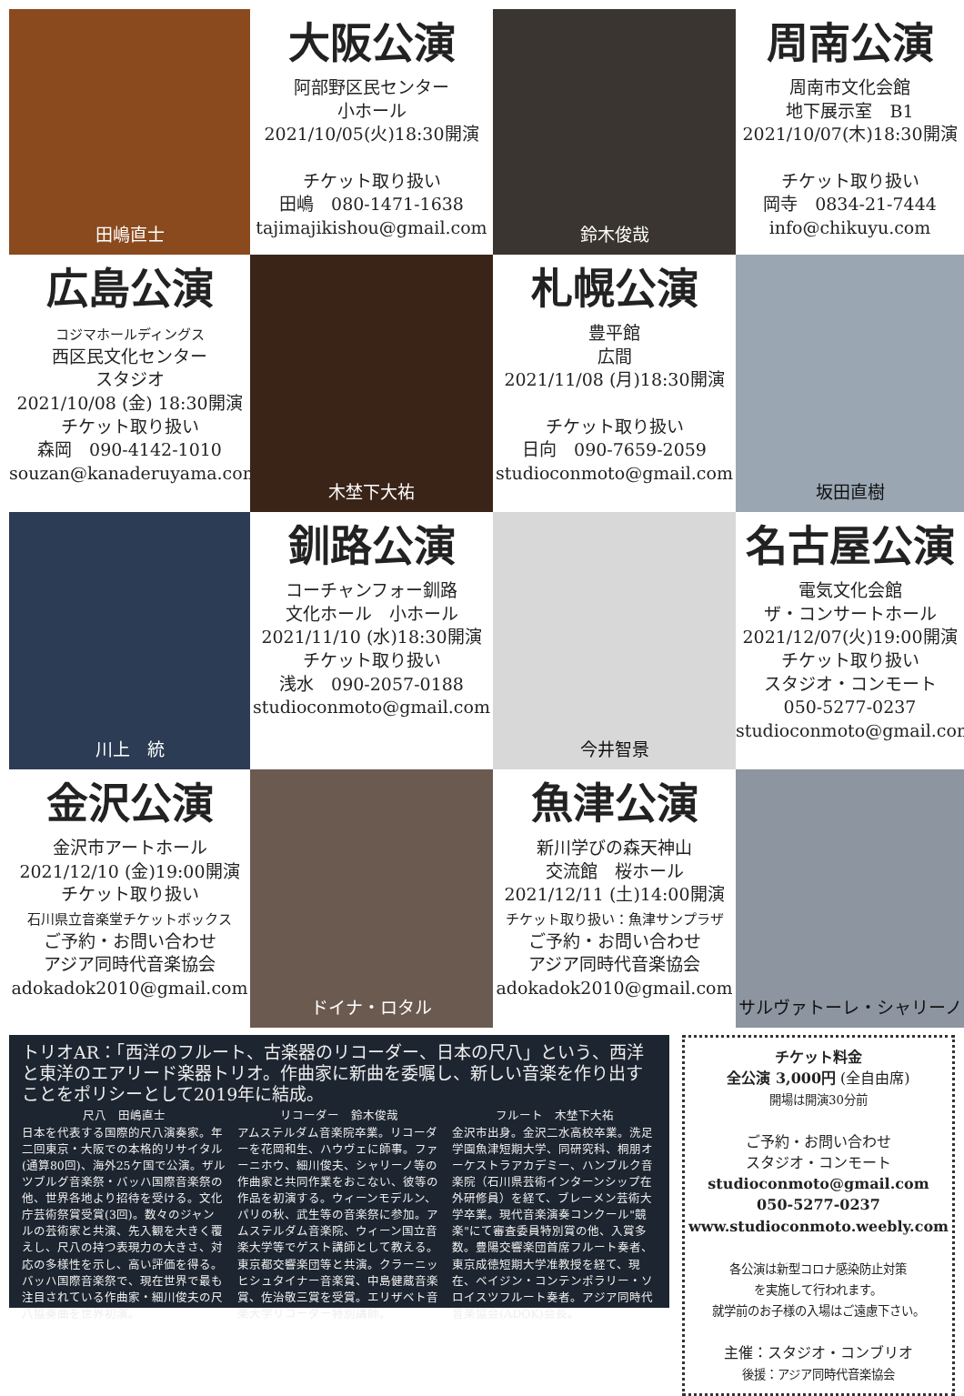田嶋直士
大阪公演
阿部野区民センター
小ホール
2021/10/05(火)18:30開演
チケット取り扱い
田嶋　080-1471-1638
tajimajikishou@gmail.com
鈴木俊哉
周南公演
周南市文化会館
地下展示室　B1
2021/10/07(木)18:30開演
チケット取り扱い
岡寺　0834-21-7444
info@chikuyu.com
広島公演
コジマホールディングス
西区民文化センター
スタジオ
2021/10/08 (金) 18:30開演
チケット取り扱い
森岡　090-4142-1010
souzan@kanaderuyama.com
木埜下大祐
札幌公演
豊平館
広間
2021/11/08 (月)18:30開演
チケット取り扱い
日向　090-7659-2059
studioconmoto@gmail.com
坂田直樹
川上　統
釧路公演
コーチャンフォー釧路
文化ホール　小ホール
2021/11/10 (水)18:30開演
チケット取り扱い
浅水　090-2057-0188
studioconmoto@gmail.com
今井智景
名古屋公演
電気文化会館
ザ・コンサートホール
2021/12/07(火)19:00開演
チケット取り扱い
スタジオ・コンモート
050-5277-0237
studioconmoto@gmail.com
金沢公演
金沢市アートホール
2021/12/10 (金)19:00開演
チケット取り扱い
石川県立音楽堂チケットボックス
ご予約・お問い合わせ
アジア同時代音楽協会
adokadok2010@gmail.com
ドイナ・ロタル
魚津公演
新川学びの森天神山
交流館　桜ホール
2021/12/11 (土)14:00開演
チケット取り扱い：魚津サンプラザ
ご予約・お問い合わせ
アジア同時代音楽協会
adokadok2010@gmail.com
サルヴァトーレ・シャリーノ
トリオAR：「西洋のフルート、古楽器のリコーダー、日本の尺八」という、西洋と東洋のエアリード楽器トリオ。作曲家に新曲を委嘱し、新しい音楽を作り出すことをポリシーとして2019年に結成。
尺八　田嶋直士
日本を代表する国際的尺八演奏家。年二回東京・大阪での本格的リサイタル(通算80回)、海外25ケ国で公演。ザルツブルグ音楽祭・バッハ国際音楽祭の他、世界各地より招待を受ける。文化庁芸術祭賞受賞(3回)。数々のジャンルの芸術家と共演、先入観を大きく覆えし、尺八の持つ表現力の大きさ、対応の多様性を示し、高い評価を得る。バッハ国際音楽祭で、現在世界で最も注目されている作曲家・細川俊夫の尺八協奏曲を世界初演。
リコーダー　鈴木俊哉
アムステルダム音楽院卒業。リコーダーを花岡和生、ハウヴェに師事。ファーニホウ、細川俊夫、シャリーノ等の作曲家と共同作業をおこない、彼等の作品を初演する。ウィーンモデルン、パリの秋、武生等の音楽祭に参加。アムステルダム音楽院、ウィーン国立音楽大学等でゲスト講師として教える。東京都交響楽団等と共演。クラーニッヒシュタイナー音楽賞、中島健蔵音楽賞、佐治敬三賞を受賞。エリザベト音楽大学リコーダー特別講師。
フルート　木埜下大祐
金沢市出身。金沢二水高校卒業。洗足学園魚津短期大学、同研究科、桐朋オーケストラアカデミー、ハンブルク音楽院（石川県芸術インターンシップ在外研修員）を経て、ブレーメン芸術大学卒業。現代音楽演奏コンクール"競楽"にて審査委員特別賞の他、入賞多数。豊陽交響楽団首席フルート奏者、東京成徳短期大学准教授を経て、現在、ベイジン・コンテンポラリー・ソロイスツフルート奏者。アジア同時代音楽協会(ADOK)会長。
チケット料金
全公演 3,000円 (全自由席)
開場は開演30分前
ご予約・お問い合わせ
スタジオ・コンモート
studioconmoto@gmail.com
050-5277-0237
www.studioconmoto.weebly.com
各公演は新型コロナ感染防止対策
を実施して行われます。
就学前のお子様の入場はご遠慮下さい。
主催：スタジオ・コンブリオ
後援：アジア同時代音楽協会